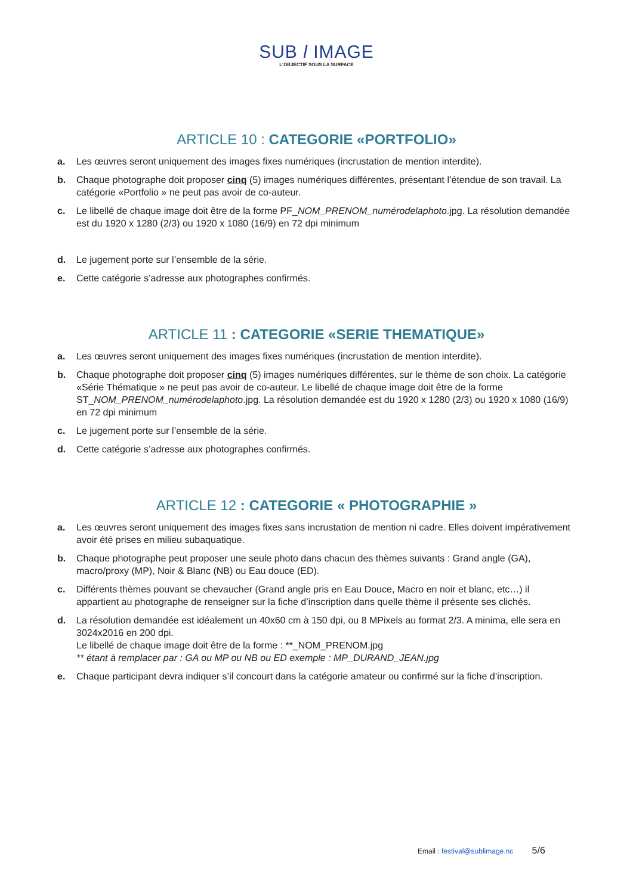SUB l IMAGE
L'OBJECTIF SOUS LA SURFACE
ARTICLE 10 : CATEGORIE «PORTFOLIO»
a. Les œuvres seront uniquement des images fixes numériques (incrustation de mention interdite).
b. Chaque photographe doit proposer cinq (5) images numériques différentes, présentant l’étendue de son travail. La catégorie «Portfolio » ne peut pas avoir de co-auteur.
c. Le libellé de chaque image doit être de la forme PF_NOM_PRENOM_numérodelaphoto.jpg. La résolution demandée est du 1920 x 1280 (2/3) ou 1920 x 1080 (16/9) en 72 dpi minimum
d. Le jugement porte sur l’ensemble de la série.
e. Cette catégorie s’adresse aux photographes confirmés.
ARTICLE 11 : CATEGORIE «SERIE THEMATIQUE»
a. Les œuvres seront uniquement des images fixes numériques (incrustation de mention interdite).
b. Chaque photographe doit proposer cinq (5) images numériques différentes, sur le thème de son choix. La catégorie «Série Thématique » ne peut pas avoir de co-auteur. Le libellé de chaque image doit être de la forme ST_NOM_PRENOM_numérodelaphoto.jpg. La résolution demandée est du 1920 x 1280 (2/3) ou 1920 x 1080 (16/9) en 72 dpi minimum
c. Le jugement porte sur l’ensemble de la série.
d. Cette catégorie s’adresse aux photographes confirmés.
ARTICLE 12 : CATEGORIE « PHOTOGRAPHIE »
a. Les œuvres seront uniquement des images fixes sans incrustation de mention ni cadre. Elles doivent impérativement avoir été prises en milieu subaquatique.
b. Chaque photographe peut proposer une seule photo dans chacun des thèmes suivants : Grand angle (GA), macro/proxy (MP), Noir & Blanc (NB) ou Eau douce (ED).
c. Différents thèmes pouvant se chevaucher (Grand angle pris en Eau Douce, Macro en noir et blanc, etc…) il appartient au photographe de renseigner sur la fiche d’inscription dans quelle thème il présente ses clichés.
d. La résolution demandée est idéalement un 40x60 cm à 150 dpi, ou 8 MPixels au format 2/3. A minima, elle sera en 3024x2016 en 200 dpi.
Le libellé de chaque image doit être de la forme : **_NOM_PRENOM.jpg
** étant à remplacer par : GA ou MP ou NB ou ED exemple : MP_DURAND_JEAN.jpg
e. Chaque participant devra indiquer s’il concourt dans la catégorie amateur ou confirmé sur la fiche d’inscription.
Email : festival@sublimage.nc 5/6